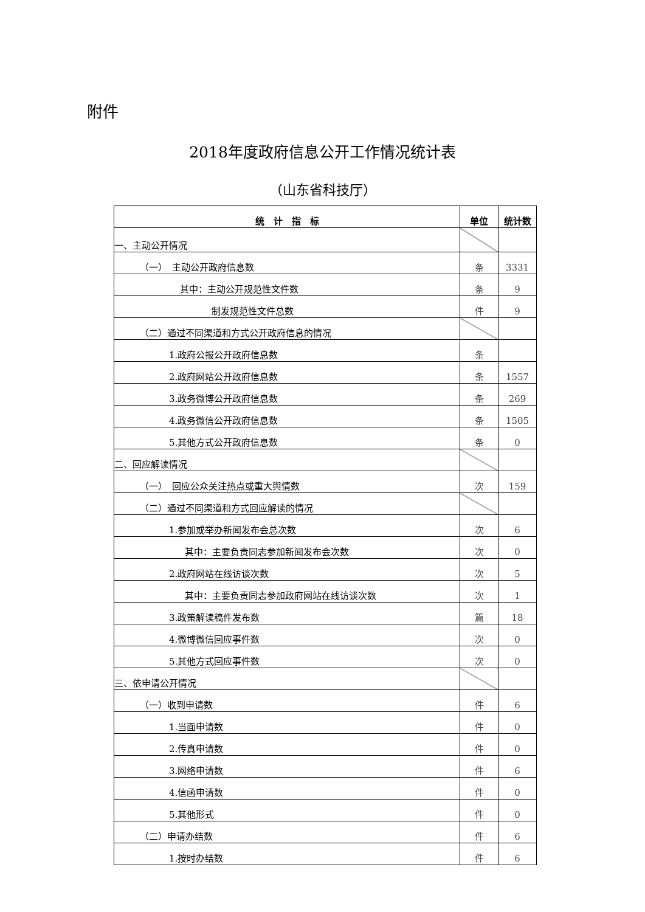附件
2018年度政府信息公开工作情况统计表
（山东省科技厅）
| 统 计 指 标 | 单位 | 统计数 |
| --- | --- | --- |
| 一、主动公开情况 | | |
| （一） 主动公开政府信息数 | 条 | 3331 |
| 其中：主动公开规范性文件数 | 条 | 9 |
| 制发规范性文件总数 | 件 | 9 |
| （二）通过不同渠道和方式公开政府信息的情况 | | |
| 1.政府公报公开政府信息数 | 条 | |
| 2.政府网站公开政府信息数 | 条 | 1557 |
| 3.政务微博公开政府信息数 | 条 | 269 |
| 4.政务微信公开政府信息数 | 条 | 1505 |
| 5.其他方式公开政府信息数 | 条 | 0 |
| 二、回应解读情况 | | |
| （一） 回应公众关注热点或重大舆情数 | 次 | 159 |
| （二）通过不同渠道和方式回应解读的情况 | | |
| 1.参加或举办新闻发布会总次数 | 次 | 6 |
| 其中：主要负责同志参加新闻发布会次数 | 次 | 0 |
| 2.政府网站在线访谈次数 | 次 | 5 |
| 其中：主要负责同志参加政府网站在线访谈次数 | 次 | 1 |
| 3.政策解读稿件发布数 | 篇 | 18 |
| 4.微博微信回应事件数 | 次 | 0 |
| 5.其他方式回应事件数 | 次 | 0 |
| 三、依申请公开情况 | | |
| （一）收到申请数 | 件 | 6 |
| 1.当面申请数 | 件 | 0 |
| 2.传真申请数 | 件 | 0 |
| 3.网络申请数 | 件 | 6 |
| 4.信函申请数 | 件 | 0 |
| 5.其他形式 | 件 | 0 |
| （二）申请办结数 | 件 | 6 |
| 1.按时办结数 | 件 | 6 |